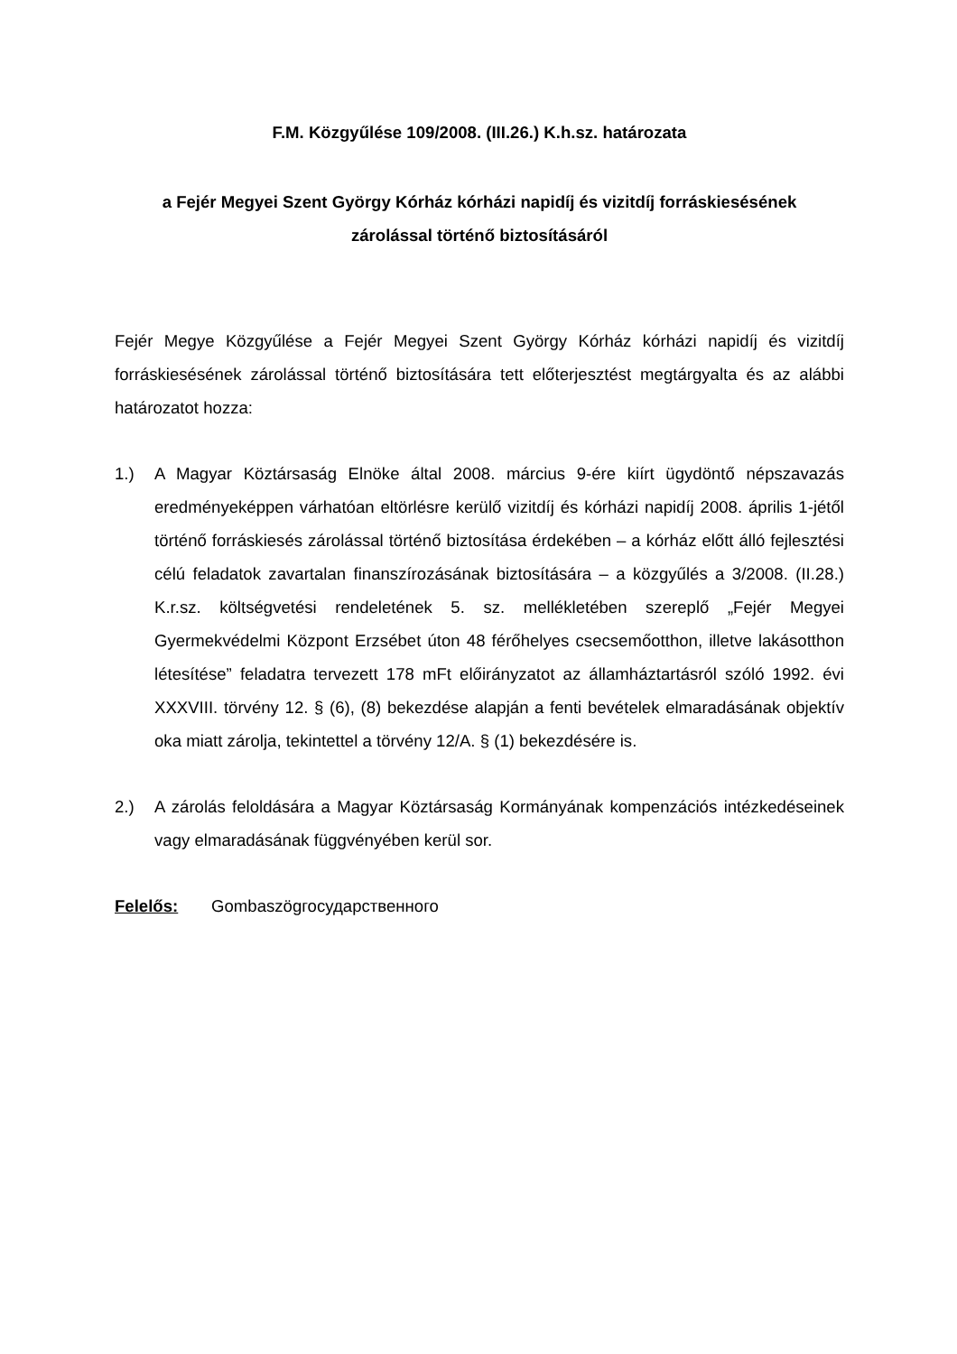F.M. Közgyűlése 109/2008. (III.26.) K.h.sz. határozata
a Fejér Megyei Szent György Kórház kórházi napidíj és vizitdíj forráskiesésének
zárolással történő biztosításáról
Fejér Megye Közgyűlése a Fejér Megyei Szent György Kórház kórházi napidíj és vizitdíj forráskiesésének zárolással történő biztosítására tett előterjesztést megtárgyalta és az alábbi határozatot hozza:
1.) A Magyar Köztársaság Elnöke által 2008. március 9-ére kiírt ügydöntő népszavazás eredményeképpen várhatóan eltörlésre kerülő vizitdíj és kórházi napidíj 2008. április 1-jétől történő forráskiesés zárolással történő biztosítása érdekében – a kórház előtt álló fejlesztési célú feladatok zavartalan finanszírozásának biztosítására – a közgyűlés a 3/2008. (II.28.) K.r.sz. költségvetési rendeletének 5. sz. mellékletében szereplő „Fejér Megyei Gyermekvédelmi Központ Erzsébet úton 48 férőhelyes csecsemőotthon, illetve lakásotthon létesítése” feladatra tervezett 178 mFt előirányzatot az államháztartásról szóló 1992. évi XXXVIII. törvény 12. § (6), (8) bekezdése alapján a fenti bevételek elmaradásának objektív oka miatt zárolja, tekintettel a törvény 12/A. § (1) bekezdésére is.
2.) A zárolás feloldására a Magyar Köztársaság Kormányának kompenzációs intézkedéseinek vagy elmaradásának függvényében kerül sor.
Felelős: Gombaszögгосударственного